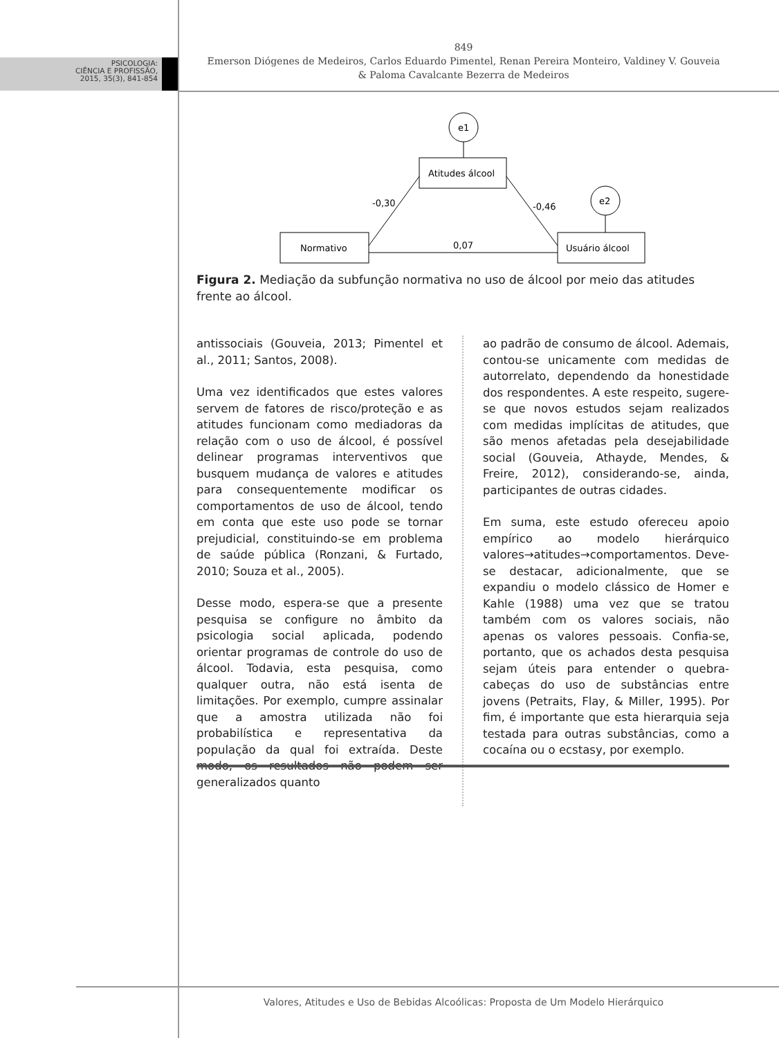PSICOLOGIA:
CIÊNCIA E PROFISSÃO,
2015, 35(3), 841-854
849
Emerson Diógenes de Medeiros, Carlos Eduardo Pimentel, Renan Pereira Monteiro, Valdiney V. Gouveia
& Paloma Cavalcante Bezerra de Medeiros
e1
Atitudes álcool
e2
Normativo
Usuário álcool
-0,30
-0,46
0,07
Figura 2. Mediação da subfunção normativa no uso de álcool por meio das atitudes frente ao álcool.
antissociais (Gouveia, 2013; Pimentel et al., 2011; Santos, 2008).
Uma vez identificados que estes valores servem de fatores de risco/proteção e as atitudes funcionam como mediadoras da relação com o uso de álcool, é possível delinear programas interventivos que busquem mudança de valores e atitudes para consequentemente modificar os comportamentos de uso de álcool, tendo em conta que este uso pode se tornar prejudicial, constituindo-se em problema de saúde pública (Ronzani, & Furtado, 2010; Souza et al., 2005).
Desse modo, espera-se que a presente pesquisa se configure no âmbito da psicologia social aplicada, podendo orientar programas de controle do uso de álcool. Todavia, esta pesquisa, como qualquer outra, não está isenta de limitações. Por exemplo, cumpre assinalar que a amostra utilizada não foi probabilística e representativa da população da qual foi extraída. Deste modo, os resultados não podem ser generalizados quanto
ao padrão de consumo de álcool. Ademais, contou-se unicamente com medidas de autorrelato, dependendo da honestidade dos respondentes. A este respeito, sugere-se que novos estudos sejam realizados com medidas implícitas de atitudes, que são menos afetadas pela desejabilidade social (Gouveia, Athayde, Mendes, & Freire, 2012), considerando-se, ainda, participantes de outras cidades.
Em suma, este estudo ofereceu apoio empírico ao modelo hierárquico valores→atitudes→comportamentos. Deve-se destacar, adicionalmente, que se expandiu o modelo clássico de Homer e Kahle (1988) uma vez que se tratou também com os valores sociais, não apenas os valores pessoais. Confia-se, portanto, que os achados desta pesquisa sejam úteis para entender o quebra-cabeças do uso de substâncias entre jovens (Petraits, Flay, & Miller, 1995). Por fim, é importante que esta hierarquia seja testada para outras substâncias, como a cocaína ou o ecstasy, por exemplo.
Valores, Atitudes e Uso de Bebidas Alcoólicas: Proposta de Um Modelo Hierárquico